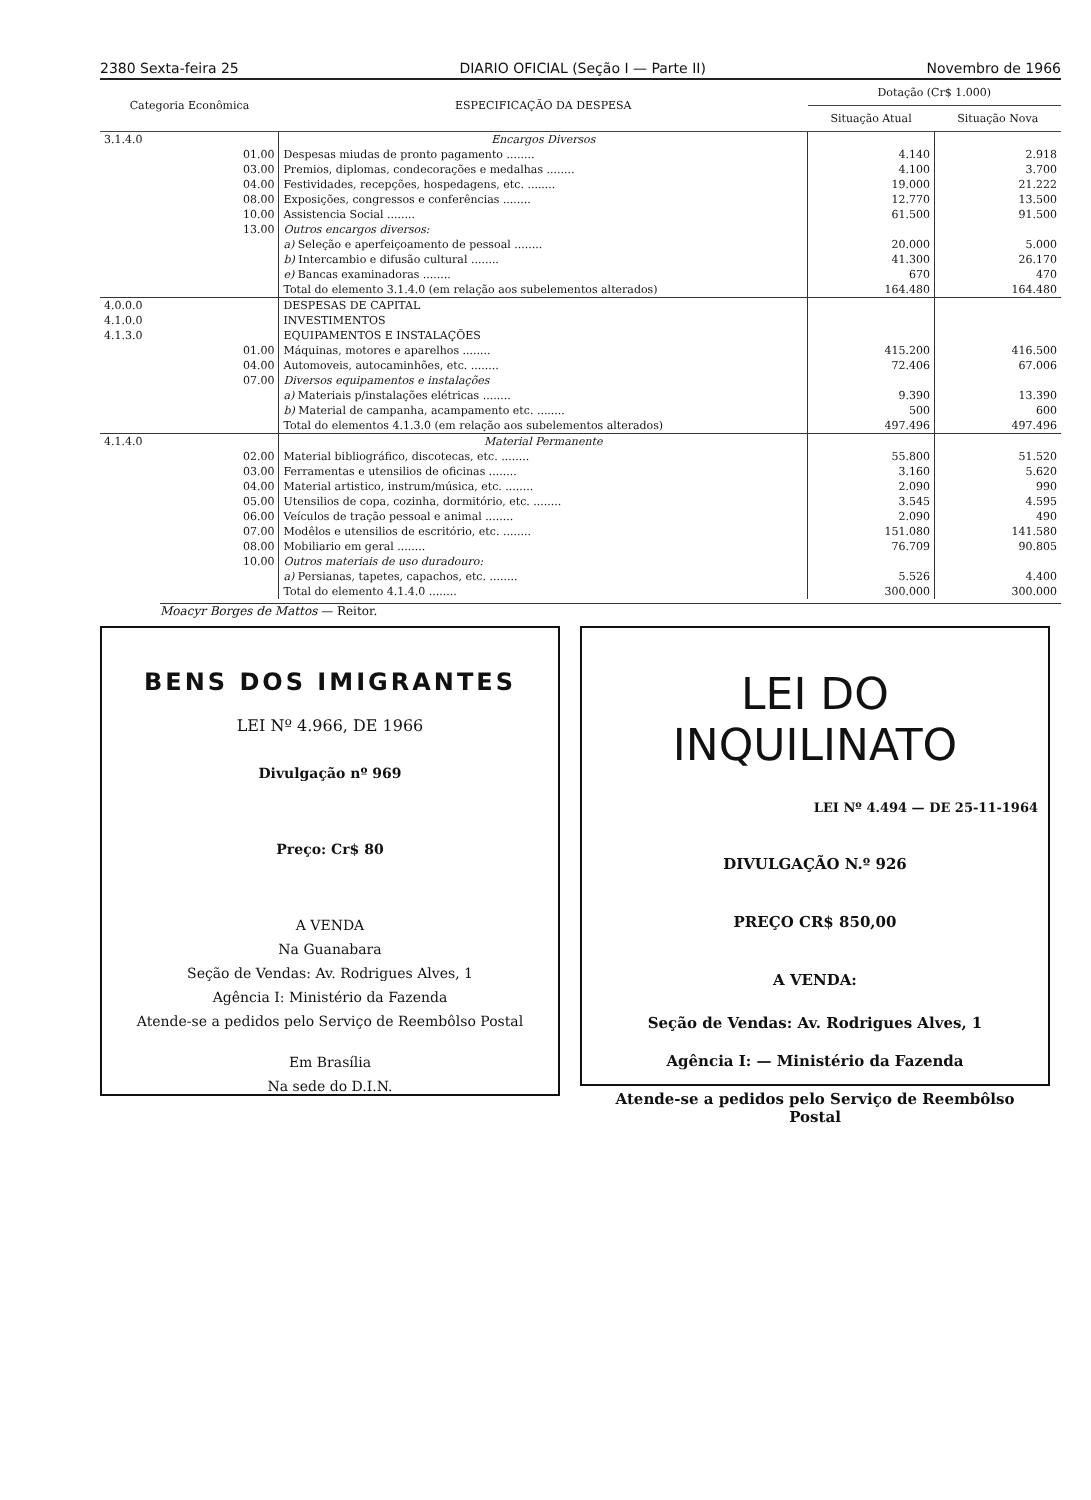2380 Sexta-feira 25 DIARIO OFICIAL (Seção I — Parte II) Novembro de 1966
| Categoria Econômica | | ESPECIFICAÇÃO DA DESPESA | Dotação (Cr$ 1.000) | |
| --- | --- | --- | --- | --- |
| | | | Situação Atual | Situação Nova |
| 3.1.4.0 | | Encargos Diversos | | |
| | 01.00 | Despesas miudas de pronto pagamento ........ | 4.140 | 2.918 |
| | 03.00 | Premios, diplomas, condecorações e medalhas ........ | 4.100 | 3.700 |
| | 04.00 | Festividades, recepções, hospedagens, etc. ........ | 19.000 | 21.222 |
| | 08.00 | Exposições, congressos e conferências ........ | 12.770 | 13.500 |
| | 10.00 | Assistencia Social ........ | 61.500 | 91.500 |
| | 13.00 | Outros encargos diversos: | | |
| | | a) Seleção e aperfeiçoamento de pessoal ........ | 20.000 | 5.000 |
| | | b) Intercambio e difusão cultural ........ | 41.300 | 26.170 |
| | | e) Bancas examinadoras ........ | 670 | 470 |
| | | Total do elemento 3.1.4.0 (em relação aos subelementos alterados) | 164.480 | 164.480 |
| 4.0.0.0 | | DESPESAS DE CAPITAL | | |
| 4.1.0.0 | | INVESTIMENTOS | | |
| 4.1.3.0 | | EQUIPAMENTOS E INSTALAÇÕES | | |
| | 01.00 | Máquinas, motores e aparelhos ........ | 415.200 | 416.500 |
| | 04.00 | Automoveis, autocaminhões, etc. ........ | 72.406 | 67.006 |
| | 07.00 | Diversos equipamentos e instalações | | |
| | | a) Materiais p/instalações elétricas ........ | 9.390 | 13.390 |
| | | b) Material de campanha, acampamento etc. ........ | 500 | 600 |
| | | Total do elementos 4.1.3.0 (em relação aos subelementos alterados) | 497.496 | 497.496 |
| 4.1.4.0 | | Material Permanente | | |
| | 02.00 | Material bibliográfico, discotecas, etc. ........ | 55.800 | 51.520 |
| | 03.00 | Ferramentas e utensilios de oficinas ........ | 3.160 | 5.620 |
| | 04.00 | Material artistico, instrum/música, etc. ........ | 2.090 | 990 |
| | 05.00 | Utensilios de copa, cozinha, dormitório, etc. ........ | 3.545 | 4.595 |
| | 06.00 | Veículos de tração pessoal e animal ........ | 2.090 | 490 |
| | 07.00 | Modêlos e utensilios de escritório, etc. ........ | 151.080 | 141.580 |
| | 08.00 | Mobiliario em geral ........ | 76.709 | 90.805 |
| | 10.00 | Outros materiais de uso duradouro: | | |
| | | a) Persianas, tapetes, capachos, etc. ........ | 5.526 | 4.400 |
| | | Total do elemento 4.1.4.0 ........ | 300.000 | 300.000 |
Moacyr Borges de Mattos — Reitor.
BENS DOS IMIGRANTES
LEI Nº 4.966, DE 1966
Divulgação nº 969
Preço: Cr$ 80
A VENDA
Na Guanabara
Seção de Vendas: Av. Rodrigues Alves, 1
Agência I: Ministério da Fazenda
Atende-se a pedidos pelo Serviço de Reembôlso Postal
Em Brasília
Na sede do D.I.N.
LEI DO INQUILINATO
LEI Nº 4.494 — DE 25-11-1964
DIVULGAÇÃO N.º 926
PREÇO CR$ 850,00
A VENDA:
Seção de Vendas: Av. Rodrigues Alves, 1
Agência I: — Ministério da Fazenda
Atende-se a pedidos pelo Serviço de Reembôlso Postal